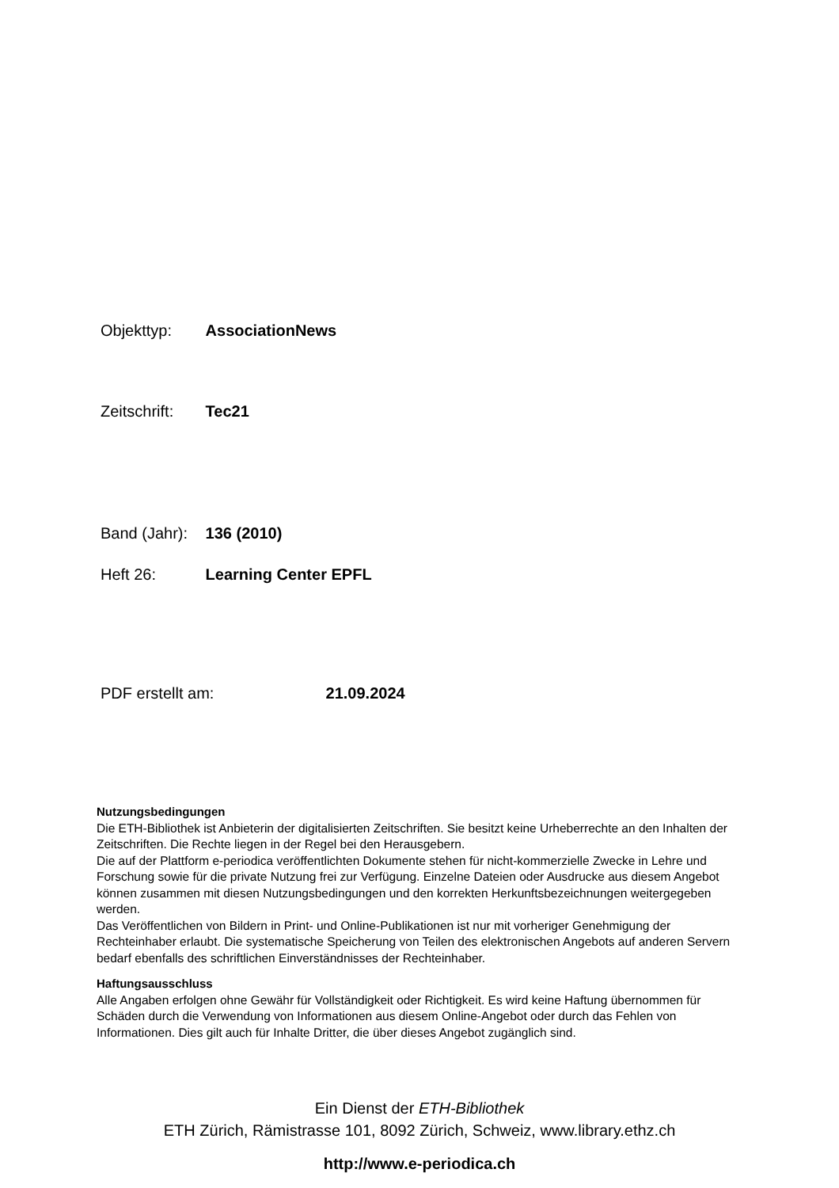Objekttyp: AssociationNews
Zeitschrift: Tec21
Band (Jahr): 136 (2010)
Heft 26: Learning Center EPFL
PDF erstellt am: 21.09.2024
Nutzungsbedingungen
Die ETH-Bibliothek ist Anbieterin der digitalisierten Zeitschriften. Sie besitzt keine Urheberrechte an den Inhalten der Zeitschriften. Die Rechte liegen in der Regel bei den Herausgebern.
Die auf der Plattform e-periodica veröffentlichten Dokumente stehen für nicht-kommerzielle Zwecke in Lehre und Forschung sowie für die private Nutzung frei zur Verfügung. Einzelne Dateien oder Ausdrucke aus diesem Angebot können zusammen mit diesen Nutzungsbedingungen und den korrekten Herkunftsbezeichnungen weitergegeben werden.
Das Veröffentlichen von Bildern in Print- und Online-Publikationen ist nur mit vorheriger Genehmigung der Rechteinhaber erlaubt. Die systematische Speicherung von Teilen des elektronischen Angebots auf anderen Servern bedarf ebenfalls des schriftlichen Einverständnisses der Rechteinhaber.
Haftungsausschluss
Alle Angaben erfolgen ohne Gewähr für Vollständigkeit oder Richtigkeit. Es wird keine Haftung übernommen für Schäden durch die Verwendung von Informationen aus diesem Online-Angebot oder durch das Fehlen von Informationen. Dies gilt auch für Inhalte Dritter, die über dieses Angebot zugänglich sind.
Ein Dienst der ETH-Bibliothek
ETH Zürich, Rämistrasse 101, 8092 Zürich, Schweiz, www.library.ethz.ch
http://www.e-periodica.ch